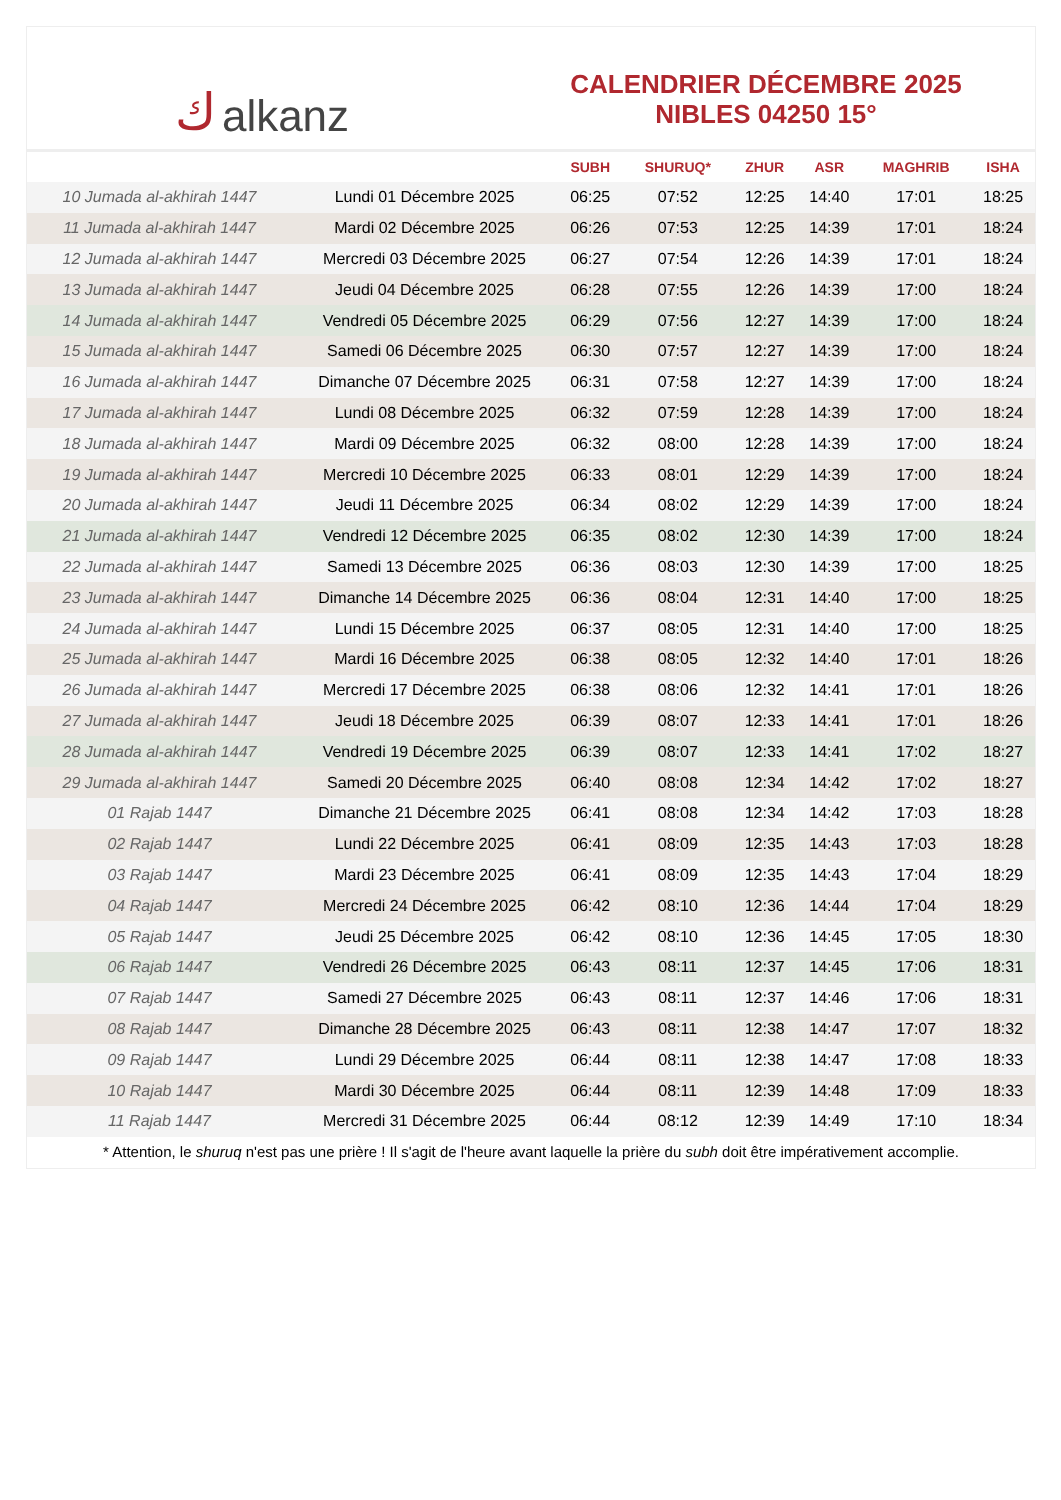كalkanz
CALENDRIER DÉCEMBRE 2025
NIBLES 04250 15°
| | | SUBH | SHURUQ* | ZHUR | ASR | MAGHRIB | ISHA |
| --- | --- | --- | --- | --- | --- | --- | --- |
| 10 Jumada al-akhirah 1447 | Lundi 01 Décembre 2025 | 06:25 | 07:52 | 12:25 | 14:40 | 17:01 | 18:25 |
| 11 Jumada al-akhirah 1447 | Mardi 02 Décembre 2025 | 06:26 | 07:53 | 12:25 | 14:39 | 17:01 | 18:24 |
| 12 Jumada al-akhirah 1447 | Mercredi 03 Décembre 2025 | 06:27 | 07:54 | 12:26 | 14:39 | 17:01 | 18:24 |
| 13 Jumada al-akhirah 1447 | Jeudi 04 Décembre 2025 | 06:28 | 07:55 | 12:26 | 14:39 | 17:00 | 18:24 |
| 14 Jumada al-akhirah 1447 | Vendredi 05 Décembre 2025 | 06:29 | 07:56 | 12:27 | 14:39 | 17:00 | 18:24 |
| 15 Jumada al-akhirah 1447 | Samedi 06 Décembre 2025 | 06:30 | 07:57 | 12:27 | 14:39 | 17:00 | 18:24 |
| 16 Jumada al-akhirah 1447 | Dimanche 07 Décembre 2025 | 06:31 | 07:58 | 12:27 | 14:39 | 17:00 | 18:24 |
| 17 Jumada al-akhirah 1447 | Lundi 08 Décembre 2025 | 06:32 | 07:59 | 12:28 | 14:39 | 17:00 | 18:24 |
| 18 Jumada al-akhirah 1447 | Mardi 09 Décembre 2025 | 06:32 | 08:00 | 12:28 | 14:39 | 17:00 | 18:24 |
| 19 Jumada al-akhirah 1447 | Mercredi 10 Décembre 2025 | 06:33 | 08:01 | 12:29 | 14:39 | 17:00 | 18:24 |
| 20 Jumada al-akhirah 1447 | Jeudi 11 Décembre 2025 | 06:34 | 08:02 | 12:29 | 14:39 | 17:00 | 18:24 |
| 21 Jumada al-akhirah 1447 | Vendredi 12 Décembre 2025 | 06:35 | 08:02 | 12:30 | 14:39 | 17:00 | 18:24 |
| 22 Jumada al-akhirah 1447 | Samedi 13 Décembre 2025 | 06:36 | 08:03 | 12:30 | 14:39 | 17:00 | 18:25 |
| 23 Jumada al-akhirah 1447 | Dimanche 14 Décembre 2025 | 06:36 | 08:04 | 12:31 | 14:40 | 17:00 | 18:25 |
| 24 Jumada al-akhirah 1447 | Lundi 15 Décembre 2025 | 06:37 | 08:05 | 12:31 | 14:40 | 17:00 | 18:25 |
| 25 Jumada al-akhirah 1447 | Mardi 16 Décembre 2025 | 06:38 | 08:05 | 12:32 | 14:40 | 17:01 | 18:26 |
| 26 Jumada al-akhirah 1447 | Mercredi 17 Décembre 2025 | 06:38 | 08:06 | 12:32 | 14:41 | 17:01 | 18:26 |
| 27 Jumada al-akhirah 1447 | Jeudi 18 Décembre 2025 | 06:39 | 08:07 | 12:33 | 14:41 | 17:01 | 18:26 |
| 28 Jumada al-akhirah 1447 | Vendredi 19 Décembre 2025 | 06:39 | 08:07 | 12:33 | 14:41 | 17:02 | 18:27 |
| 29 Jumada al-akhirah 1447 | Samedi 20 Décembre 2025 | 06:40 | 08:08 | 12:34 | 14:42 | 17:02 | 18:27 |
| 01 Rajab 1447 | Dimanche 21 Décembre 2025 | 06:41 | 08:08 | 12:34 | 14:42 | 17:03 | 18:28 |
| 02 Rajab 1447 | Lundi 22 Décembre 2025 | 06:41 | 08:09 | 12:35 | 14:43 | 17:03 | 18:28 |
| 03 Rajab 1447 | Mardi 23 Décembre 2025 | 06:41 | 08:09 | 12:35 | 14:43 | 17:04 | 18:29 |
| 04 Rajab 1447 | Mercredi 24 Décembre 2025 | 06:42 | 08:10 | 12:36 | 14:44 | 17:04 | 18:29 |
| 05 Rajab 1447 | Jeudi 25 Décembre 2025 | 06:42 | 08:10 | 12:36 | 14:45 | 17:05 | 18:30 |
| 06 Rajab 1447 | Vendredi 26 Décembre 2025 | 06:43 | 08:11 | 12:37 | 14:45 | 17:06 | 18:31 |
| 07 Rajab 1447 | Samedi 27 Décembre 2025 | 06:43 | 08:11 | 12:37 | 14:46 | 17:06 | 18:31 |
| 08 Rajab 1447 | Dimanche 28 Décembre 2025 | 06:43 | 08:11 | 12:38 | 14:47 | 17:07 | 18:32 |
| 09 Rajab 1447 | Lundi 29 Décembre 2025 | 06:44 | 08:11 | 12:38 | 14:47 | 17:08 | 18:33 |
| 10 Rajab 1447 | Mardi 30 Décembre 2025 | 06:44 | 08:11 | 12:39 | 14:48 | 17:09 | 18:33 |
| 11 Rajab 1447 | Mercredi 31 Décembre 2025 | 06:44 | 08:12 | 12:39 | 14:49 | 17:10 | 18:34 |
* Attention, le shuruq n'est pas une prière ! Il s'agit de l'heure avant laquelle la prière du subh doit être impérativement accomplie.